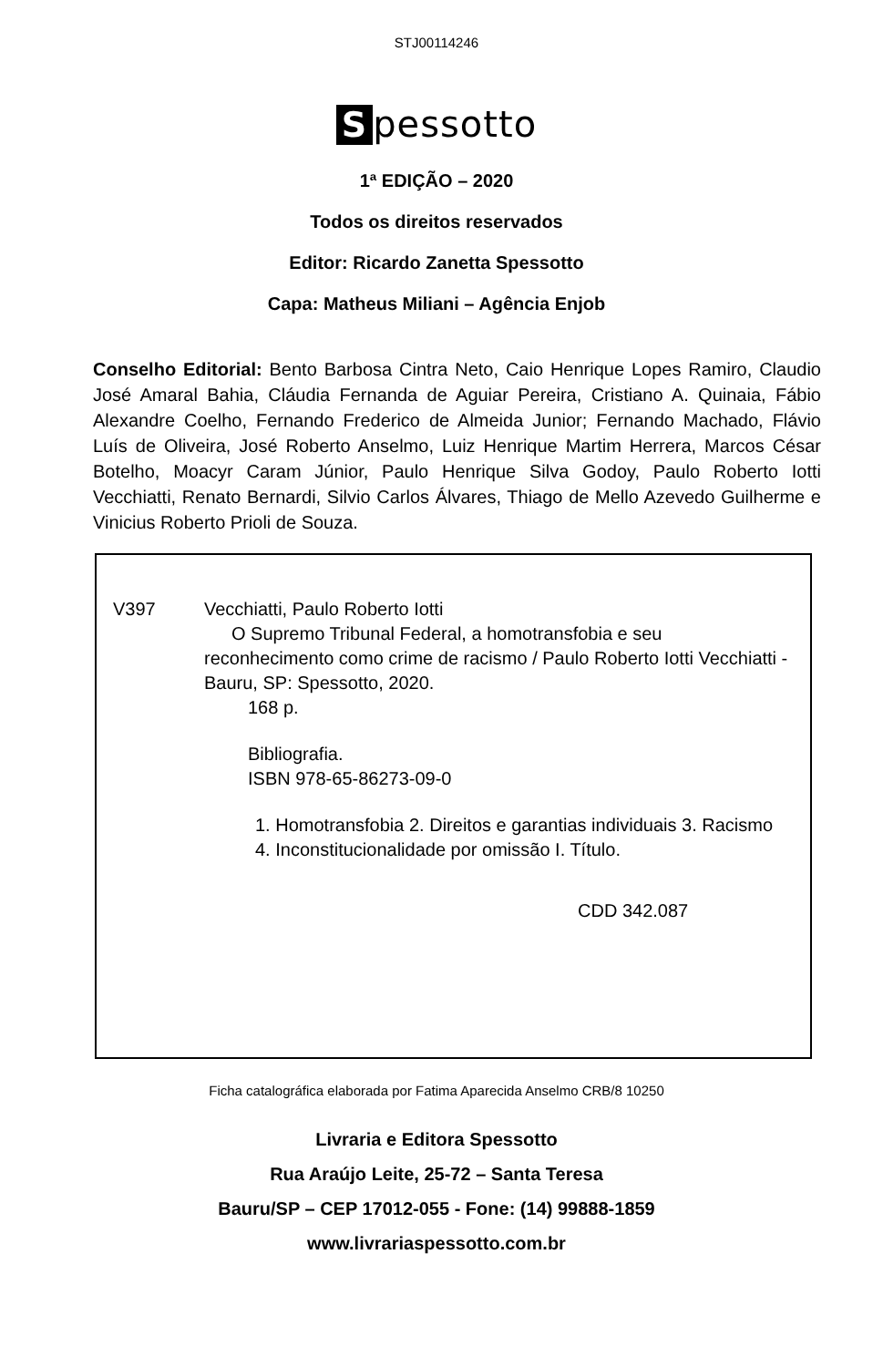STJ00114246
Spessotto
1ª EDIÇÃO – 2020
Todos os direitos reservados
Editor: Ricardo Zanetta Spessotto
Capa: Matheus Miliani – Agência Enjob
Conselho Editorial: Bento Barbosa Cintra Neto, Caio Henrique Lopes Ramiro, Claudio José Amaral Bahia, Cláudia Fernanda de Aguiar Pereira, Cristiano A. Quinaia, Fábio Alexandre Coelho, Fernando Frederico de Almeida Junior; Fernando Machado, Flávio Luís de Oliveira, José Roberto Anselmo, Luiz Henrique Martim Herrera, Marcos César Botelho, Moacyr Caram Júnior, Paulo Henrique Silva Godoy, Paulo Roberto Iotti Vecchiatti, Renato Bernardi, Silvio Carlos Álvares, Thiago de Mello Azevedo Guilherme e Vinicius Roberto Prioli de Souza.
V397 Vecchiatti, Paulo Roberto Iotti
O Supremo Tribunal Federal, a homotransfobia e seu reconhecimento como crime de racismo / Paulo Roberto Iotti Vecchiatti - Bauru, SP: Spessotto, 2020.
168 p.
Bibliografia.
ISBN 978-65-86273-09-0
1. Homotransfobia 2. Direitos e garantias individuais 3. Racismo 4. Inconstitucionalidade por omissão I. Título.
CDD 342.087
Ficha catalográfica elaborada por Fatima Aparecida Anselmo CRB/8 10250
Livraria e Editora Spessotto
Rua Araújo Leite, 25-72 – Santa Teresa
Bauru/SP – CEP 17012-055 - Fone: (14) 99888-1859
www.livrariaspessotto.com.br